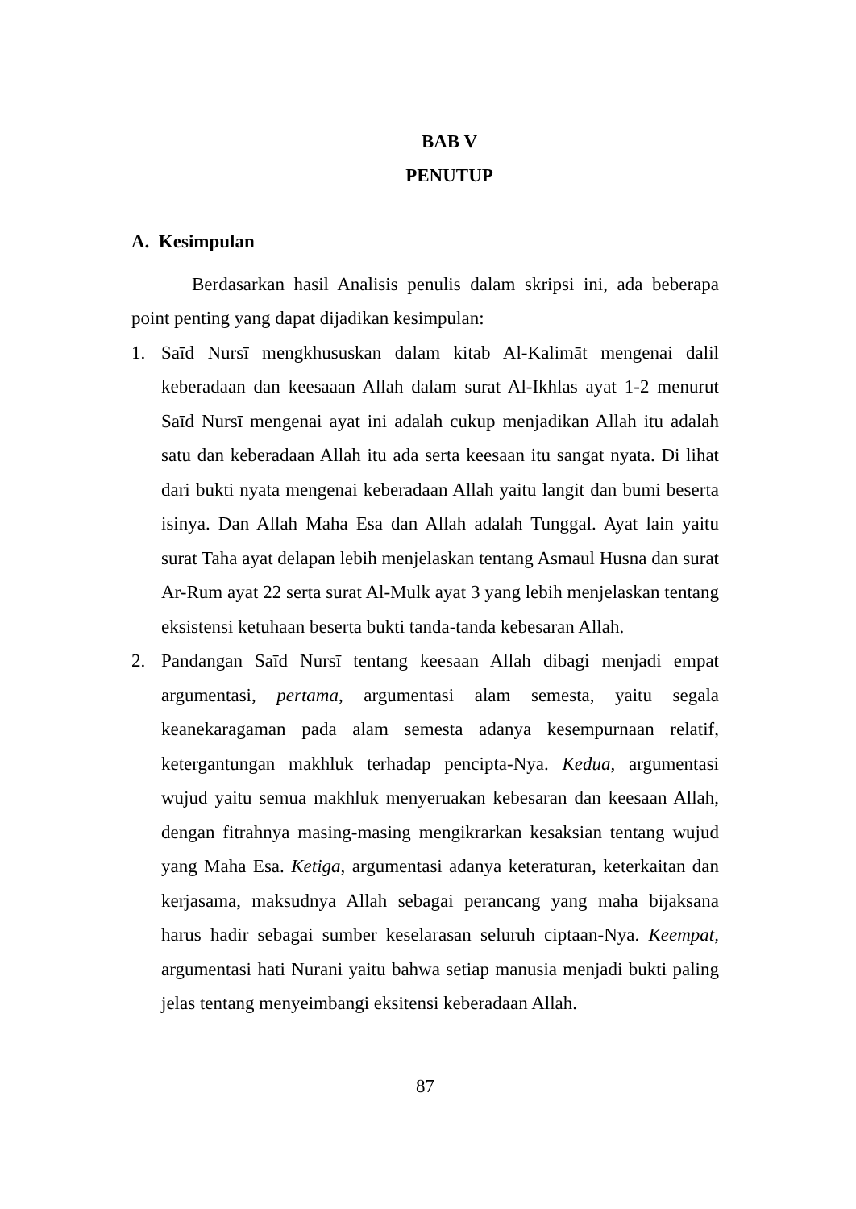BAB V
PENUTUP
A. Kesimpulan
Berdasarkan hasil Analisis penulis dalam skripsi ini, ada beberapa point penting yang dapat dijadikan kesimpulan:
1. Saīd Nursī mengkhususkan dalam kitab Al-Kalimāt mengenai dalil keberadaan dan keesaaan Allah dalam surat Al-Ikhlas ayat 1-2 menurut Saīd Nursī mengenai ayat ini adalah cukup menjadikan Allah itu adalah satu dan keberadaan Allah itu ada serta keesaan itu sangat nyata. Di lihat dari bukti nyata mengenai keberadaan Allah yaitu langit dan bumi beserta isinya. Dan Allah Maha Esa dan Allah adalah Tunggal. Ayat lain yaitu surat Taha ayat delapan lebih menjelaskan tentang Asmaul Husna dan surat Ar-Rum ayat 22 serta surat Al-Mulk ayat 3 yang lebih menjelaskan tentang eksistensi ketuhaan beserta bukti tanda-tanda kebesaran Allah.
2. Pandangan Saīd Nursī tentang keesaan Allah dibagi menjadi empat argumentasi, pertama, argumentasi alam semesta, yaitu segala keanekaragaman pada alam semesta adanya kesempurnaan relatif, ketergantungan makhluk terhadap pencipta-Nya. Kedua, argumentasi wujud yaitu semua makhluk menyeruakan kebesaran dan keesaan Allah, dengan fitrahnya masing-masing mengikrarkan kesaksian tentang wujud yang Maha Esa. Ketiga, argumentasi adanya keteraturan, keterkaitan dan kerjasama, maksudnya Allah sebagai perancang yang maha bijaksana harus hadir sebagai sumber keselarasan seluruh ciptaan-Nya. Keempat, argumentasi hati Nurani yaitu bahwa setiap manusia menjadi bukti paling jelas tentang menyeimbangi eksitensi keberadaan Allah.
87